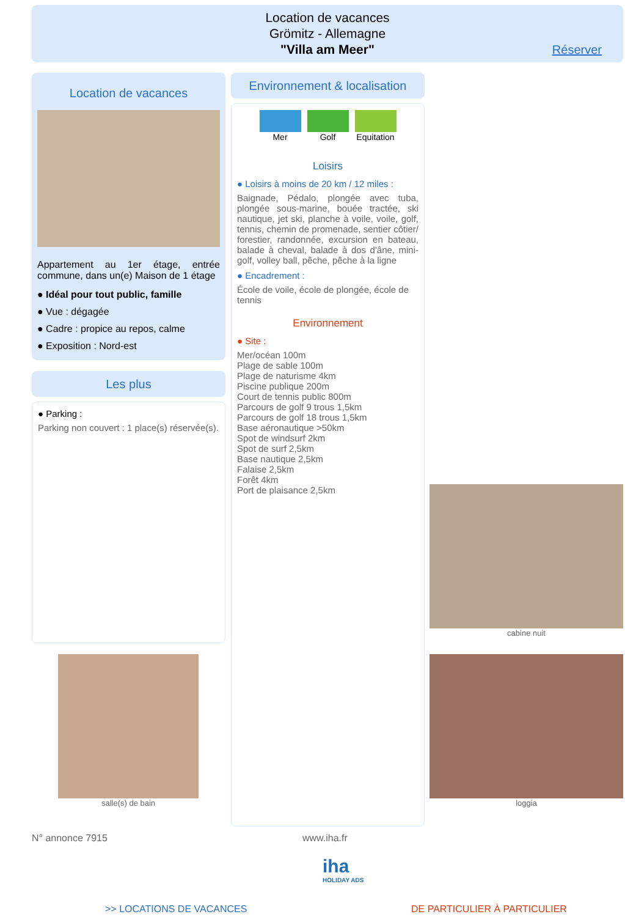Location de vacances
Grömitz - Allemagne
"Villa am Meer"
Réserver
Location de vacances
Appartement au 1er étage, entrée commune, dans un(e) Maison de 1 étage
● Idéal pour tout public, famille
● Vue : dégagée
● Cadre : propice au repos, calme
● Exposition : Nord-est
Les plus
● Parking :
Parking non couvert : 1 place(s) réservée(s).
salle(s) de bain
Environnement & localisation
Mer Golf Equitation
Loisirs
● Loisirs à moins de 20 km / 12 miles :
Baignade, Pédalo, plongée avec tuba, plongée sous-marine, bouée tractée, ski nautique, jet ski, planche à voile, voile, golf, tennis, chemin de promenade, sentier côtier/ forestier, randonnée, excursion en bateau, balade à cheval, balade à dos d'âne, mini-golf, volley ball, pêche, pêche à la ligne
● Encadrement :
École de voile, école de plongée, école de tennis
Environnement
● Site :
Mer/océan 100m
Plage de sable 100m
Plage de naturisme 4km
Piscine publique 200m
Court de tennis public 800m
Parcours de golf 9 trous 1,5km
Parcours de golf 18 trous 1,5km
Base aéronautique >50km
Spot de windsurf 2km
Spot de surf 2,5km
Base nautique 2,5km
Falaise 2,5km
Forêt 4km
Port de plaisance 2,5km
cabine nuit
loggia
N° annonce 7915 www.iha.fr
iha
HOLIDAY ADS
>> LOCATIONS DE VACANCES DE PARTICULIER À PARTICULIER